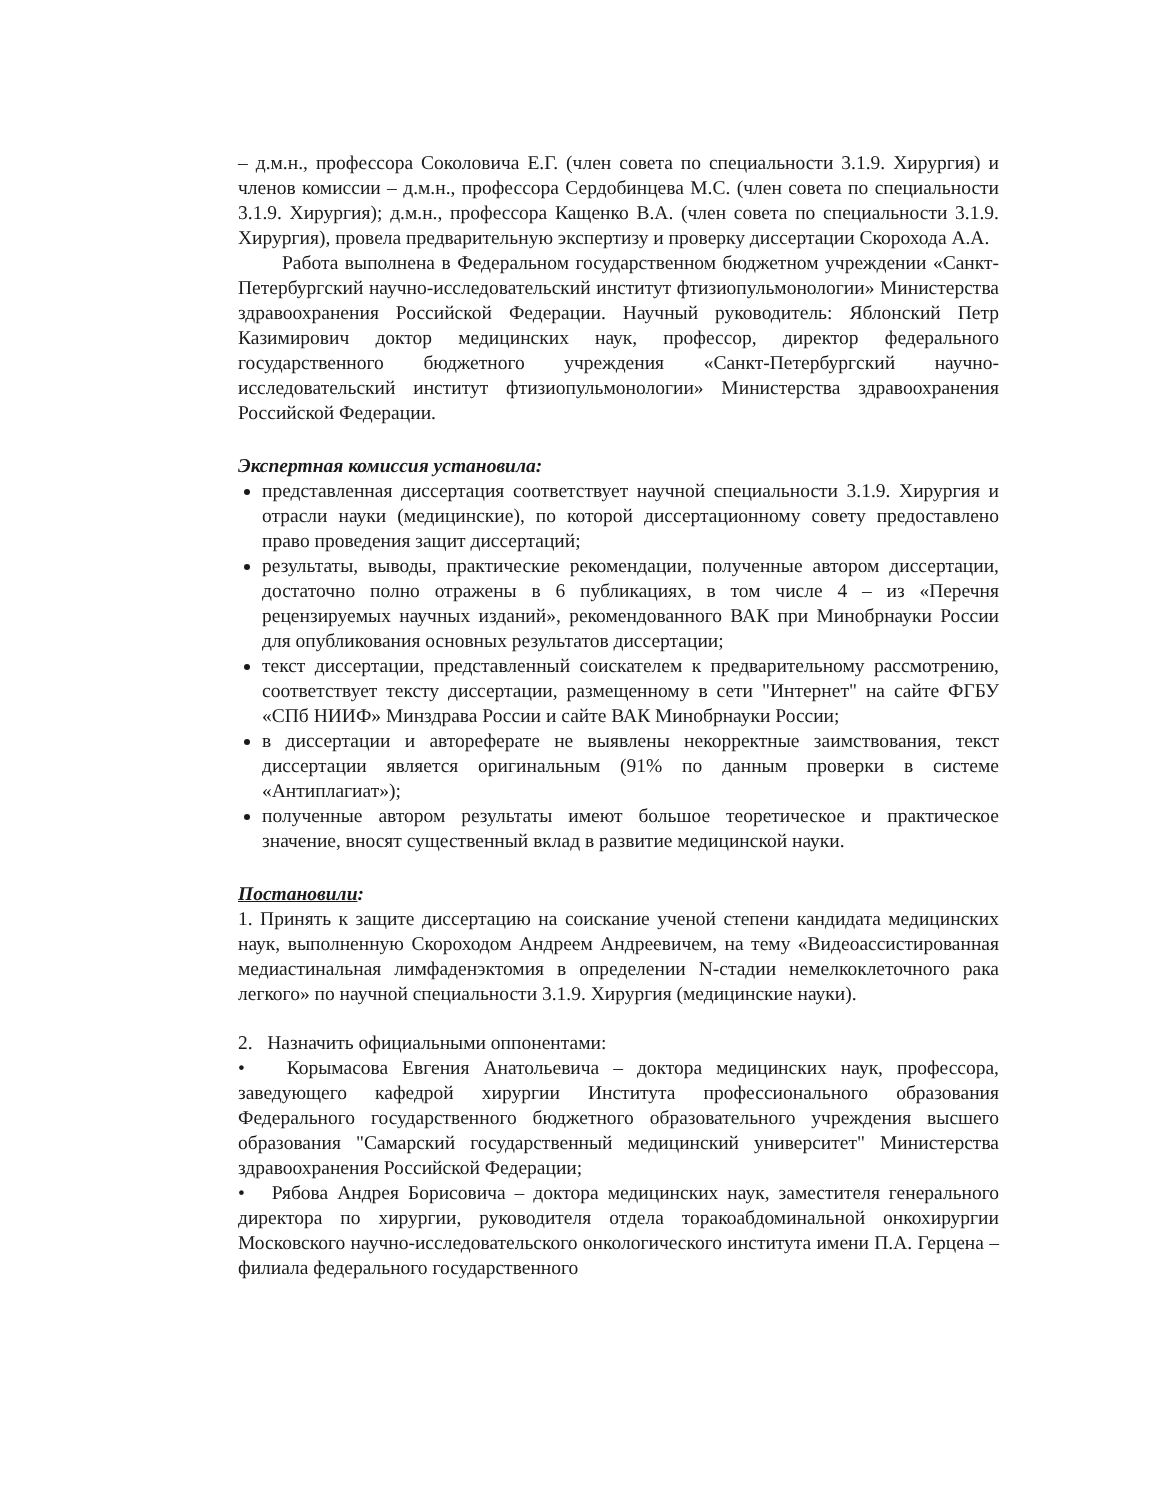– д.м.н., профессора Соколовича Е.Г. (член совета по специальности 3.1.9. Хирургия) и членов комиссии – д.м.н., профессора Сердобинцева М.С. (член совета по специальности 3.1.9. Хирургия); д.м.н., профессора Кащенко В.А. (член совета по специальности 3.1.9. Хирургия), провела предварительную экспертизу и проверку диссертации Скорохода А.А.
Работа выполнена в Федеральном государственном бюджетном учреждении «Санкт-Петербургский научно-исследовательский институт фтизиопульмонологии» Министерства здравоохранения Российской Федерации. Научный руководитель: Яблонский Петр Казимирович доктор медицинских наук, профессор, директор федерального государственного бюджетного учреждения «Санкт-Петербургский научно-исследовательский институт фтизиопульмонологии» Министерства здравоохранения Российской Федерации.
Экспертная комиссия установила:
представленная диссертация соответствует научной специальности 3.1.9. Хирургия и отрасли науки (медицинские), по которой диссертационному совету предоставлено право проведения защит диссертаций;
результаты, выводы, практические рекомендации, полученные автором диссертации, достаточно полно отражены в 6 публикациях, в том числе 4 – из «Перечня рецензируемых научных изданий», рекомендованного ВАК при Минобрнауки России для опубликования основных результатов диссертации;
текст диссертации, представленный соискателем к предварительному рассмотрению, соответствует тексту диссертации, размещенному в сети "Интернет" на сайте ФГБУ «СПб НИИФ» Минздрава России и сайте ВАК Минобрнауки России;
в диссертации и автореферате не выявлены некорректные заимствования, текст диссертации является оригинальным (91% по данным проверки в системе «Антиплагиат»);
полученные автором результаты имеют большое теоретическое и практическое значение, вносят существенный вклад в развитие медицинской науки.
Постановили:
1. Принять к защите диссертацию на соискание ученой степени кандидата медицинских наук, выполненную Скороходом Андреем Андреевичем, на тему «Видеоассистированная медиастинальная лимфаденэктомия в определении N-стадии немелкоклеточного рака легкого» по научной специальности 3.1.9. Хирургия (медицинские науки).
2. Назначить официальными оппонентами:
• Корымасова Евгения Анатольевича – доктора медицинских наук, профессора, заведующего кафедрой хирургии Института профессионального образования Федерального государственного бюджетного образовательного учреждения высшего образования "Самарский государственный медицинский университет" Министерства здравоохранения Российской Федерации;
• Рябова Андрея Борисовича – доктора медицинских наук, заместителя генерального директора по хирургии, руководителя отдела торакоабдоминальной онкохирургии Московского научно-исследовательского онкологического института имени П.А. Герцена – филиала федерального государственного